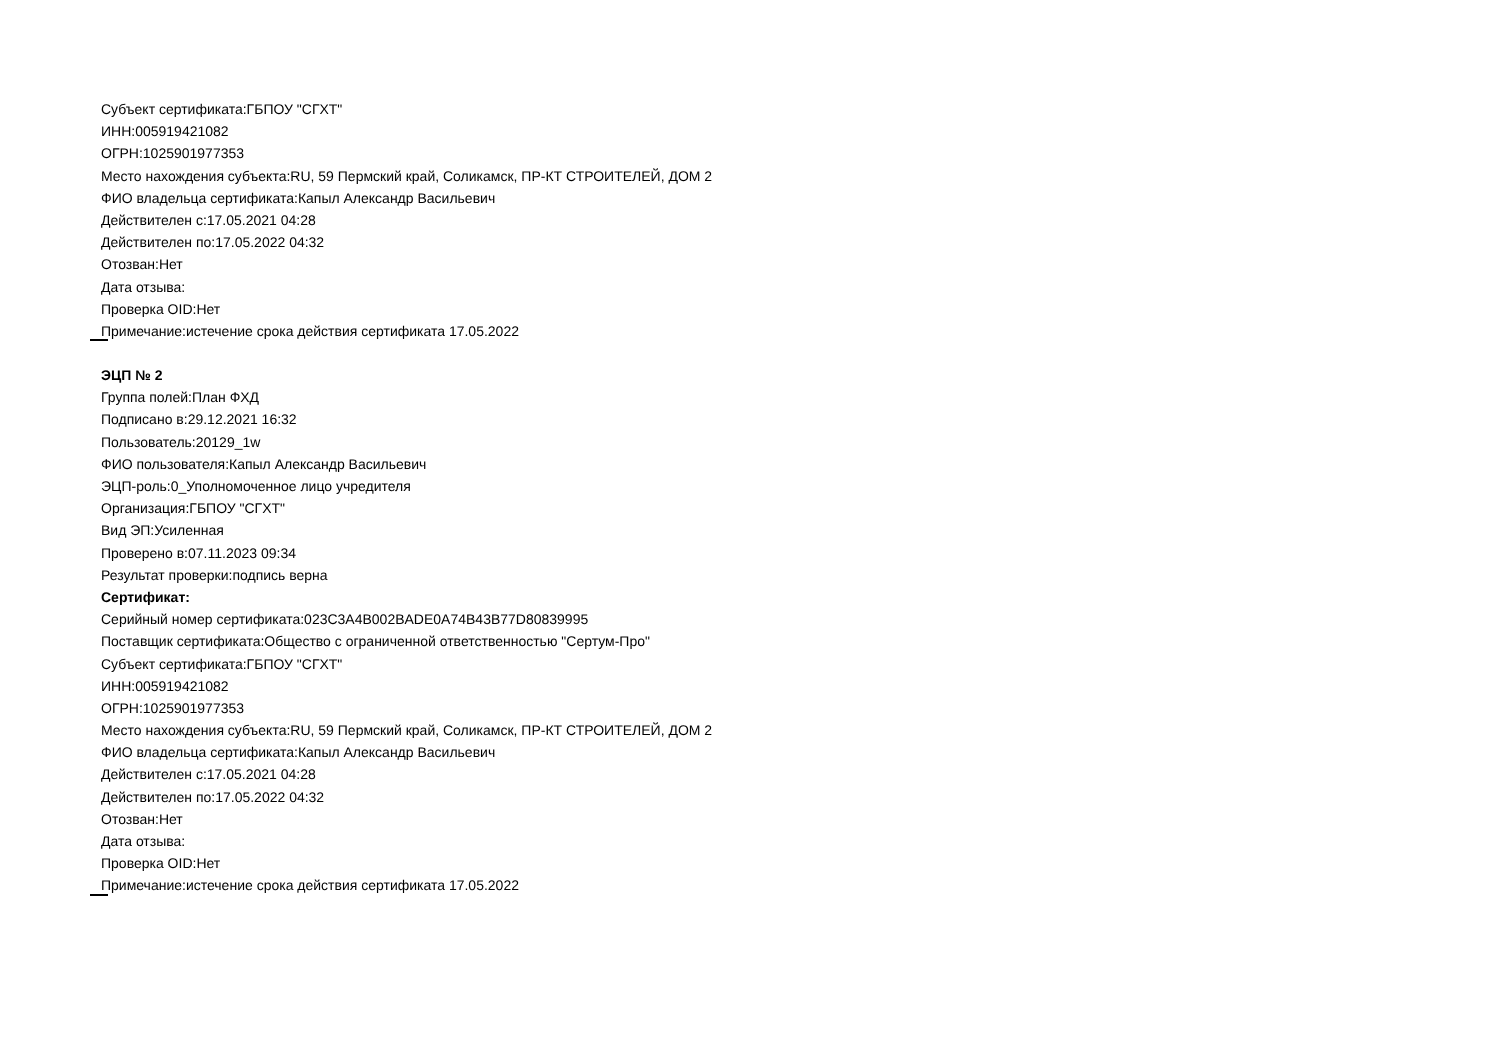Субъект сертификата:ГБПОУ "СГХТ"
ИНН:005919421082
ОГРН:1025901977353
Место нахождения субъекта:RU, 59 Пермский край, Соликамск, ПР-КТ СТРОИТЕЛЕЙ, ДОМ 2
ФИО владельца сертификата:Капыл Александр Васильевич
Действителен с:17.05.2021 04:28
Действителен по:17.05.2022 04:32
Отозван:Нет
Дата отзыва:
Проверка OID:Нет
Примечание:истечение срока действия сертификата 17.05.2022
ЭЦП № 2
Группа полей:План ФХД
Подписано в:29.12.2021 16:32
Пользователь:20129_1w
ФИО пользователя:Капыл Александр Васильевич
ЭЦП-роль:0_Уполномоченное лицо учредителя
Организация:ГБПОУ "СГХТ"
Вид ЭП:Усиленная
Проверено в:07.11.2023 09:34
Результат проверки:подпись верна
Сертификат:
Серийный номер сертификата:023C3A4B002BADE0A74B43B77D80839995
Поставщик сертификата:Общество с ограниченной ответственностью "Сертум-Про"
Субъект сертификата:ГБПОУ "СГХТ"
ИНН:005919421082
ОГРН:1025901977353
Место нахождения субъекта:RU, 59 Пермский край, Соликамск, ПР-КТ СТРОИТЕЛЕЙ, ДОМ 2
ФИО владельца сертификата:Капыл Александр Васильевич
Действителен с:17.05.2021 04:28
Действителен по:17.05.2022 04:32
Отозван:Нет
Дата отзыва:
Проверка OID:Нет
Примечание:истечение срока действия сертификата 17.05.2022